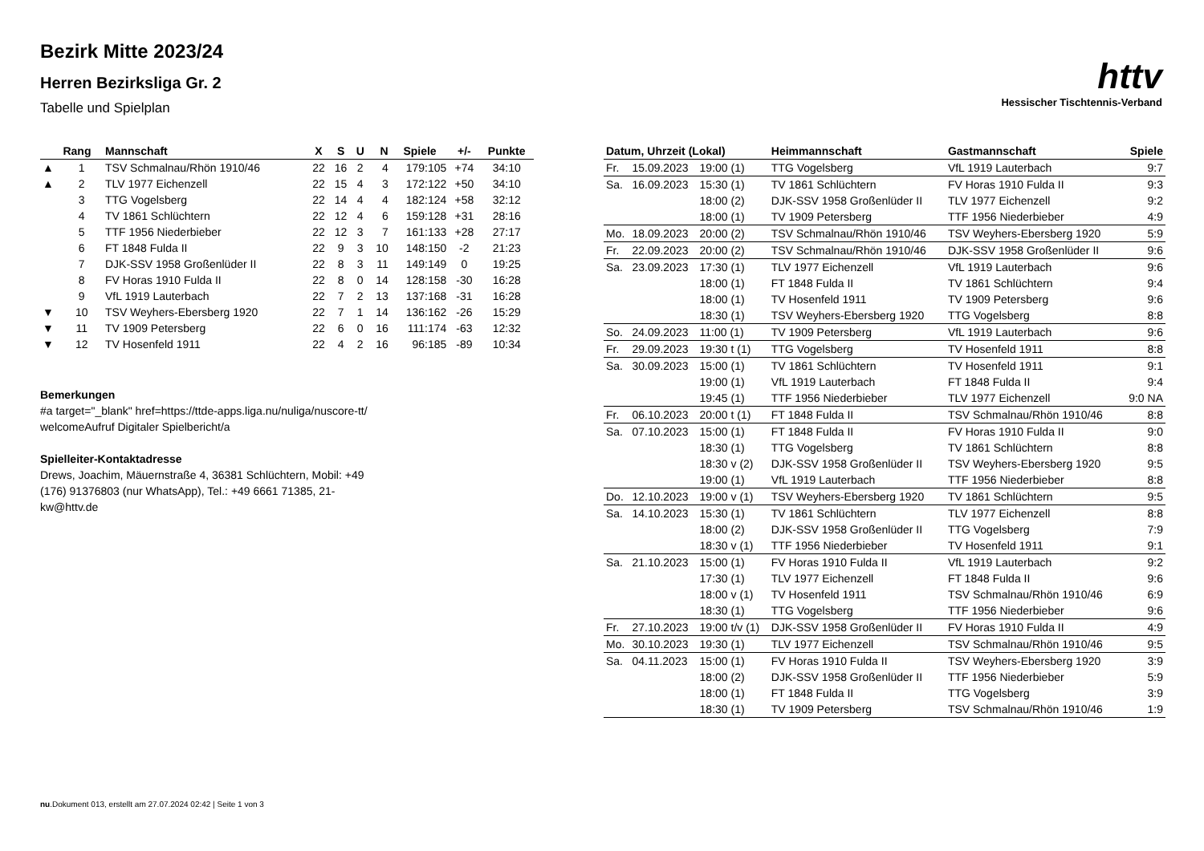Bezirk Mitte 2023/24
Herren Bezirksliga Gr. 2
Tabelle und Spielplan
httv
Hessischer Tischtennis-Verband
| | Rang | Mannschaft | X | S | U | N | Spiele | +/- | Punkte |
| --- | --- | --- | --- | --- | --- | --- | --- | --- | --- |
| ▲ | 1 | TSV Schmalnau/Rhön 1910/46 | 22 | 16 | 2 | 4 | 179:105 | +74 | 34:10 |
| ▲ | 2 | TLV 1977 Eichenzell | 22 | 15 | 4 | 3 | 172:122 | +50 | 34:10 |
| | 3 | TTG Vogelsberg | 22 | 14 | 4 | 4 | 182:124 | +58 | 32:12 |
| | 4 | TV 1861 Schlüchtern | 22 | 12 | 4 | 6 | 159:128 | +31 | 28:16 |
| | 5 | TTF 1956 Niederbieber | 22 | 12 | 3 | 7 | 161:133 | +28 | 27:17 |
| | 6 | FT 1848 Fulda II | 22 | 9 | 3 | 10 | 148:150 | -2 | 21:23 |
| | 7 | DJK-SSV 1958 Großenlüder II | 22 | 8 | 3 | 11 | 149:149 | 0 | 19:25 |
| | 8 | FV Horas 1910 Fulda II | 22 | 8 | 0 | 14 | 128:158 | -30 | 16:28 |
| | 9 | VfL 1919 Lauterbach | 22 | 7 | 2 | 13 | 137:168 | -31 | 16:28 |
| ▼ | 10 | TSV Weyhers-Ebersberg 1920 | 22 | 7 | 1 | 14 | 136:162 | -26 | 15:29 |
| ▼ | 11 | TV 1909 Petersberg | 22 | 6 | 0 | 16 | 111:174 | -63 | 12:32 |
| ▼ | 12 | TV Hosenfeld 1911 | 22 | 4 | 2 | 16 | 96:185 | -89 | 10:34 |
Bemerkungen
#a target="_blank" href=https://ttde-apps.liga.nu/nuliga/nuscore-tt/ welcomeAufruf Digitaler Spielbericht/a
Spielleiter-Kontaktadresse
Drews, Joachim, Mäuernstraße 4, 36381 Schlüchtern, Mobil: +49 (176) 91376803 (nur WhatsApp), Tel.: +49 6661 71385, 21-kw@httv.de
| Datum, Uhrzeit (Lokal) | | | Heimmannschaft | Gastmannschaft | Spiele |
| --- | --- | --- | --- | --- | --- |
| Fr. | 15.09.2023 | 19:00 (1) | TTG Vogelsberg | VfL 1919 Lauterbach | 9:7 |
| Sa. | 16.09.2023 | 15:30 (1) | TV 1861 Schlüchtern | FV Horas 1910 Fulda II | 9:3 |
| | | 18:00 (2) | DJK-SSV 1958 Großenlüder II | TLV 1977 Eichenzell | 9:2 |
| | | 18:00 (1) | TV 1909 Petersberg | TTF 1956 Niederbieber | 4:9 |
| Mo. | 18.09.2023 | 20:00 (2) | TSV Schmalnau/Rhön 1910/46 | TSV Weyhers-Ebersberg 1920 | 5:9 |
| Fr. | 22.09.2023 | 20:00 (2) | TSV Schmalnau/Rhön 1910/46 | DJK-SSV 1958 Großenlüder II | 9:6 |
| Sa. | 23.09.2023 | 17:30 (1) | TLV 1977 Eichenzell | VfL 1919 Lauterbach | 9:6 |
| | | 18:00 (1) | FT 1848 Fulda II | TV 1861 Schlüchtern | 9:4 |
| | | 18:00 (1) | TV Hosenfeld 1911 | TV 1909 Petersberg | 9:6 |
| | | 18:30 (1) | TSV Weyhers-Ebersberg 1920 | TTG Vogelsberg | 8:8 |
| So. | 24.09.2023 | 11:00 (1) | TV 1909 Petersberg | VfL 1919 Lauterbach | 9:6 |
| Fr. | 29.09.2023 | 19:30 t (1) | TTG Vogelsberg | TV Hosenfeld 1911 | 8:8 |
| Sa. | 30.09.2023 | 15:00 (1) | TV 1861 Schlüchtern | TV Hosenfeld 1911 | 9:1 |
| | | 19:00 (1) | VfL 1919 Lauterbach | FT 1848 Fulda II | 9:4 |
| | | 19:45 (1) | TTF 1956 Niederbieber | TLV 1977 Eichenzell | 9:0 NA |
| Fr. | 06.10.2023 | 20:00 t (1) | FT 1848 Fulda II | TSV Schmalnau/Rhön 1910/46 | 8:8 |
| Sa. | 07.10.2023 | 15:00 (1) | FT 1848 Fulda II | FV Horas 1910 Fulda II | 9:0 |
| | | 18:30 (1) | TTG Vogelsberg | TV 1861 Schlüchtern | 8:8 |
| | | 18:30 v (2) | DJK-SSV 1958 Großenlüder II | TSV Weyhers-Ebersberg 1920 | 9:5 |
| | | 19:00 (1) | VfL 1919 Lauterbach | TTF 1956 Niederbieber | 8:8 |
| Do. | 12.10.2023 | 19:00 v (1) | TSV Weyhers-Ebersberg 1920 | TV 1861 Schlüchtern | 9:5 |
| Sa. | 14.10.2023 | 15:30 (1) | TV 1861 Schlüchtern | TLV 1977 Eichenzell | 8:8 |
| | | 18:00 (2) | DJK-SSV 1958 Großenlüder II | TTG Vogelsberg | 7:9 |
| | | 18:30 v (1) | TTF 1956 Niederbieber | TV Hosenfeld 1911 | 9:1 |
| Sa. | 21.10.2023 | 15:00 (1) | FV Horas 1910 Fulda II | VfL 1919 Lauterbach | 9:2 |
| | | 17:30 (1) | TLV 1977 Eichenzell | FT 1848 Fulda II | 9:6 |
| | | 18:00 v (1) | TV Hosenfeld 1911 | TSV Schmalnau/Rhön 1910/46 | 6:9 |
| | | 18:30 (1) | TTG Vogelsberg | TTF 1956 Niederbieber | 9:6 |
| Fr. | 27.10.2023 | 19:00 t/v (1) | DJK-SSV 1958 Großenlüder II | FV Horas 1910 Fulda II | 4:9 |
| Mo. | 30.10.2023 | 19:30 (1) | TLV 1977 Eichenzell | TSV Schmalnau/Rhön 1910/46 | 9:5 |
| Sa. | 04.11.2023 | 15:00 (1) | FV Horas 1910 Fulda II | TSV Weyhers-Ebersberg 1920 | 3:9 |
| | | 18:00 (2) | DJK-SSV 1958 Großenlüder II | TTF 1956 Niederbieber | 5:9 |
| | | 18:00 (1) | FT 1848 Fulda II | TTG Vogelsberg | 3:9 |
| | | 18:30 (1) | TV 1909 Petersberg | TSV Schmalnau/Rhön 1910/46 | 1:9 |
nu.Dokument 013, erstellt am 27.07.2024 02:42 | Seite 1 von 3